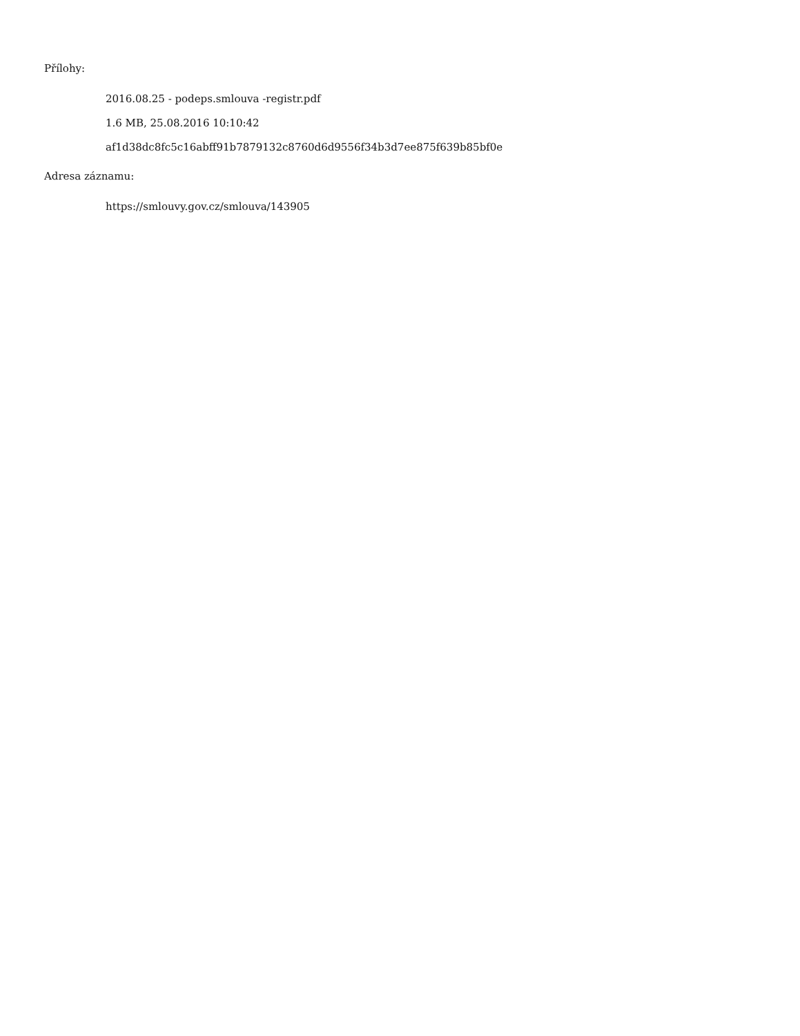Přílohy:
2016.08.25 - podeps.smlouva -registr.pdf
1.6 MB, 25.08.2016 10:10:42
af1d38dc8fc5c16abff91b7879132c8760d6d9556f34b3d7ee875f639b85bf0e
Adresa záznamu:
https://smlouvy.gov.cz/smlouva/143905